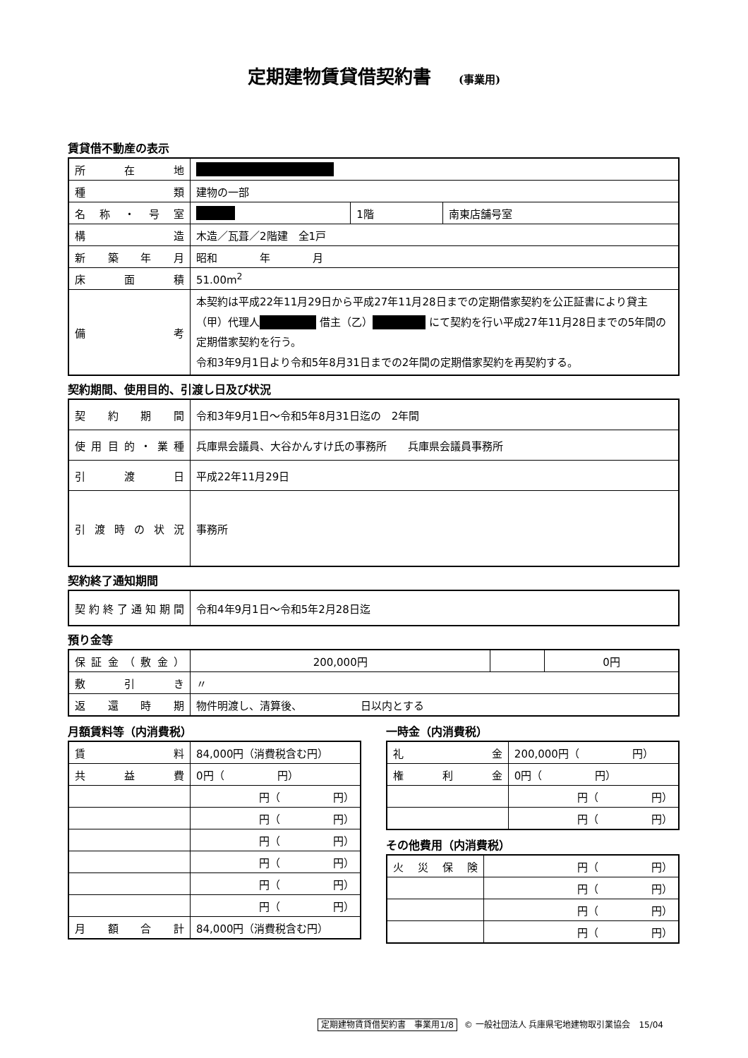定期建物賃貸借契約書 (事業用)
賃貸借不動産の表示
| 所在地 | | | |
| 種類 | 建物の一部 | | |
| 名称・号室 | | 1階 | 南東店舗号室 |
| 構造 | 木造／瓦葺／2階建 全1戸 | | |
| 新築年月 | 昭和 年 月 | | |
| 床面積 | 51.00m<sup>2</sup> | | |
| 備考 | 本契約は平成22年11月29日から平成27年11月28日までの定期借家契約を公正証書により貸主（甲）代理人 借主（乙） にて契約を行い平成27年11月28日までの5年間の定期借家契約を行う。 令和3年9月1日より令和5年8月31日までの2年間の定期借家契約を再契約する。 | | |
契約期間、使用目的、引渡し日及び状況
| 契約期間 | 令和3年9月1日～令和5年8月31日迄の 2年間 |
| 使用目的・業種 | 兵庫県会議員、大谷かんすけ氏の事務所 兵庫県会議員事務所 |
| 引渡日 | 平成22年11月29日 |
| 引渡時の状況 | 事務所 |
契約終了通知期間
| 契約終了通知期間 | 令和4年9月1日～令和5年2月28日迄 |
預り金等
| 保証金（敷金） | 200,000円 | | 0円 |
| 敷引き | 〃 | | |
| 返還時期 | 物件明渡し、清算後、 日以内とする | | |
月額賃料等（内消費税）
| 賃料 | 84,000円（消費税含む円） |
| 共益費 | 0円（ 円） |
| | 円（ 円） |
| | 円（ 円） |
| | 円（ 円） |
| | 円（ 円） |
| | 円（ 円） |
| | 円（ 円） |
| 月額合計 | 84,000円（消費税含む円） |
一時金（内消費税）
| 礼金 | 200,000円（ 円） |
| 権利金 | 0円（ 円） |
| | 円（ 円） |
| | 円（ 円） |
その他費用（内消費税）
| 火災保険 | 円（ 円） |
| | 円（ 円） |
| | 円（ 円） |
| | 円（ 円） |
定期建物賃貸借契約書　事業用1/8 © 一般社団法人 兵庫県宅地建物取引業協会　15/04